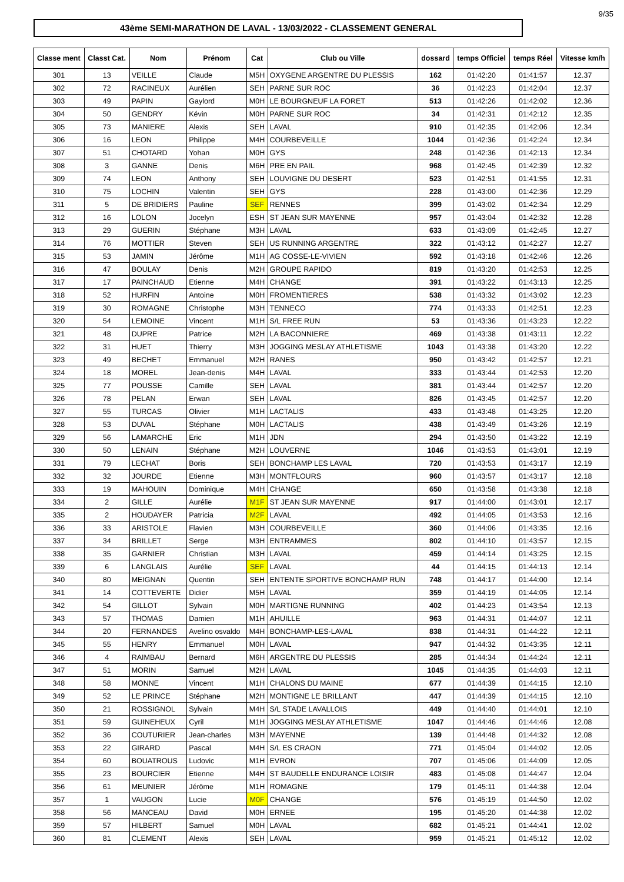9/35
43ème SEMI-MARATHON DE LAVAL - 13/03/2022 - CLASSEMENT GENERAL
| Classe ment | Classt Cat. | Nom | Prénom | Cat | Club ou Ville | dossard | temps Officiel | temps Réel | Vitesse km/h |
| --- | --- | --- | --- | --- | --- | --- | --- | --- | --- |
| 301 | 13 | VEILLE | Claude | M5H | OXYGENE ARGENTRE DU PLESSIS | 162 | 01:42:20 | 01:41:57 | 12.37 |
| 302 | 72 | RACINEUX | Aurélien | SEH | PARNE SUR ROC | 36 | 01:42:23 | 01:42:04 | 12.37 |
| 303 | 49 | PAPIN | Gaylord | M0H | LE BOURGNEUF LA FORET | 513 | 01:42:26 | 01:42:02 | 12.36 |
| 304 | 50 | GENDRY | Kévin | M0H | PARNE SUR ROC | 34 | 01:42:31 | 01:42:12 | 12.35 |
| 305 | 73 | MANIERE | Alexis | SEH | LAVAL | 910 | 01:42:35 | 01:42:06 | 12.34 |
| 306 | 16 | LEON | Philippe | M4H | COURBEVEILLE | 1044 | 01:42:36 | 01:42:24 | 12.34 |
| 307 | 51 | CHOTARD | Yohan | M0H | GYS | 248 | 01:42:36 | 01:42:13 | 12.34 |
| 308 | 3 | GANNE | Denis | M6H | PRE EN PAIL | 968 | 01:42:45 | 01:42:39 | 12.32 |
| 309 | 74 | LEON | Anthony | SEH | LOUVIGNE DU DESERT | 523 | 01:42:51 | 01:41:55 | 12.31 |
| 310 | 75 | LOCHIN | Valentin | SEH | GYS | 228 | 01:43:00 | 01:42:36 | 12.29 |
| 311 | 5 | DE BRIDIERS | Pauline | SEF | RENNES | 399 | 01:43:02 | 01:42:34 | 12.29 |
| 312 | 16 | LOLON | Jocelyn | ESH | ST JEAN SUR MAYENNE | 957 | 01:43:04 | 01:42:32 | 12.28 |
| 313 | 29 | GUERIN | Stéphane | M3H | LAVAL | 633 | 01:43:09 | 01:42:45 | 12.27 |
| 314 | 76 | MOTTIER | Steven | SEH | US RUNNING ARGENTRE | 322 | 01:43:12 | 01:42:27 | 12.27 |
| 315 | 53 | JAMIN | Jérôme | M1H | AG COSSE-LE-VIVIEN | 592 | 01:43:18 | 01:42:46 | 12.26 |
| 316 | 47 | BOULAY | Denis | M2H | GROUPE RAPIDO | 819 | 01:43:20 | 01:42:53 | 12.25 |
| 317 | 17 | PAINCHAUD | Etienne | M4H | CHANGE | 391 | 01:43:22 | 01:43:13 | 12.25 |
| 318 | 52 | HURFIN | Antoine | M0H | FROMENTIERES | 538 | 01:43:32 | 01:43:02 | 12.23 |
| 319 | 30 | ROMAGNE | Christophe | M3H | TENNECO | 774 | 01:43:33 | 01:42:51 | 12.23 |
| 320 | 54 | LEMOINE | Vincent | M1H | S/L FREE RUN | 53 | 01:43:36 | 01:43:23 | 12.22 |
| 321 | 48 | DUPRE | Patrice | M2H | LA BACONNIERE | 469 | 01:43:38 | 01:43:11 | 12.22 |
| 322 | 31 | HUET | Thierry | M3H | JOGGING MESLAY ATHLETISME | 1043 | 01:43:38 | 01:43:20 | 12.22 |
| 323 | 49 | BECHET | Emmanuel | M2H | RANES | 950 | 01:43:42 | 01:42:57 | 12.21 |
| 324 | 18 | MOREL | Jean-denis | M4H | LAVAL | 333 | 01:43:44 | 01:42:53 | 12.20 |
| 325 | 77 | POUSSE | Camille | SEH | LAVAL | 381 | 01:43:44 | 01:42:57 | 12.20 |
| 326 | 78 | PELAN | Erwan | SEH | LAVAL | 826 | 01:43:45 | 01:42:57 | 12.20 |
| 327 | 55 | TURCAS | Olivier | M1H | LACTALIS | 433 | 01:43:48 | 01:43:25 | 12.20 |
| 328 | 53 | DUVAL | Stéphane | M0H | LACTALIS | 438 | 01:43:49 | 01:43:26 | 12.19 |
| 329 | 56 | LAMARCHE | Eric | M1H | JDN | 294 | 01:43:50 | 01:43:22 | 12.19 |
| 330 | 50 | LENAIN | Stéphane | M2H | LOUVERNE | 1046 | 01:43:53 | 01:43:01 | 12.19 |
| 331 | 79 | LECHAT | Boris | SEH | BONCHAMP LES LAVAL | 720 | 01:43:53 | 01:43:17 | 12.19 |
| 332 | 32 | JOURDE | Etienne | M3H | MONTFLOURS | 960 | 01:43:57 | 01:43:17 | 12.18 |
| 333 | 19 | MAHOUIN | Dominique | M4H | CHANGE | 650 | 01:43:58 | 01:43:38 | 12.18 |
| 334 | 2 | GILLE | Aurélie | M1F | ST JEAN SUR MAYENNE | 917 | 01:44:00 | 01:43:01 | 12.17 |
| 335 | 2 | HOUDAYER | Patricia | M2F | LAVAL | 492 | 01:44:05 | 01:43:53 | 12.16 |
| 336 | 33 | ARISTOLE | Flavien | M3H | COURBEVEILLE | 360 | 01:44:06 | 01:43:35 | 12.16 |
| 337 | 34 | BRILLET | Serge | M3H | ENTRAMMES | 802 | 01:44:10 | 01:43:57 | 12.15 |
| 338 | 35 | GARNIER | Christian | M3H | LAVAL | 459 | 01:44:14 | 01:43:25 | 12.15 |
| 339 | 6 | LANGLAIS | Aurélie | SEF | LAVAL | 44 | 01:44:15 | 01:44:13 | 12.14 |
| 340 | 80 | MEIGNAN | Quentin | SEH | ENTENTE SPORTIVE BONCHAMP RUN | 748 | 01:44:17 | 01:44:00 | 12.14 |
| 341 | 14 | COTTEVERTE | Didier | M5H | LAVAL | 359 | 01:44:19 | 01:44:05 | 12.14 |
| 342 | 54 | GILLOT | Sylvain | M0H | MARTIGNE RUNNING | 402 | 01:44:23 | 01:43:54 | 12.13 |
| 343 | 57 | THOMAS | Damien | M1H | AHUILLE | 963 | 01:44:31 | 01:44:07 | 12.11 |
| 344 | 20 | FERNANDES | Avelino osvaldo | M4H | BONCHAMP-LES-LAVAL | 838 | 01:44:31 | 01:44:22 | 12.11 |
| 345 | 55 | HENRY | Emmanuel | M0H | LAVAL | 947 | 01:44:32 | 01:43:35 | 12.11 |
| 346 | 4 | RAIMBAU | Bernard | M6H | ARGENTRE DU PLESSIS | 285 | 01:44:34 | 01:44:24 | 12.11 |
| 347 | 51 | MORIN | Samuel | M2H | LAVAL | 1045 | 01:44:35 | 01:44:03 | 12.11 |
| 348 | 58 | MONNE | Vincent | M1H | CHALONS DU MAINE | 677 | 01:44:39 | 01:44:15 | 12.10 |
| 349 | 52 | LE PRINCE | Stéphane | M2H | MONTIGNE LE BRILLANT | 447 | 01:44:39 | 01:44:15 | 12.10 |
| 350 | 21 | ROSSIGNOL | Sylvain | M4H | S/L STADE LAVALLOIS | 449 | 01:44:40 | 01:44:01 | 12.10 |
| 351 | 59 | GUINEHEUX | Cyril | M1H | JOGGING MESLAY ATHLETISME | 1047 | 01:44:46 | 01:44:46 | 12.08 |
| 352 | 36 | COUTURIER | Jean-charles | M3H | MAYENNE | 139 | 01:44:48 | 01:44:32 | 12.08 |
| 353 | 22 | GIRARD | Pascal | M4H | S/L ES CRAON | 771 | 01:45:04 | 01:44:02 | 12.05 |
| 354 | 60 | BOUATROUS | Ludovic | M1H | EVRON | 707 | 01:45:06 | 01:44:09 | 12.05 |
| 355 | 23 | BOURCIER | Etienne | M4H | ST BAUDELLE ENDURANCE LOISIR | 483 | 01:45:08 | 01:44:47 | 12.04 |
| 356 | 61 | MEUNIER | Jérôme | M1H | ROMAGNE | 179 | 01:45:11 | 01:44:38 | 12.04 |
| 357 | 1 | VAUGON | Lucie | M0F | CHANGE | 576 | 01:45:19 | 01:44:50 | 12.02 |
| 358 | 56 | MANCEAU | David | M0H | ERNEE | 195 | 01:45:20 | 01:44:38 | 12.02 |
| 359 | 57 | HILBERT | Samuel | M0H | LAVAL | 682 | 01:45:21 | 01:44:41 | 12.02 |
| 360 | 81 | CLEMENT | Alexis | SEH | LAVAL | 959 | 01:45:21 | 01:45:12 | 12.02 |